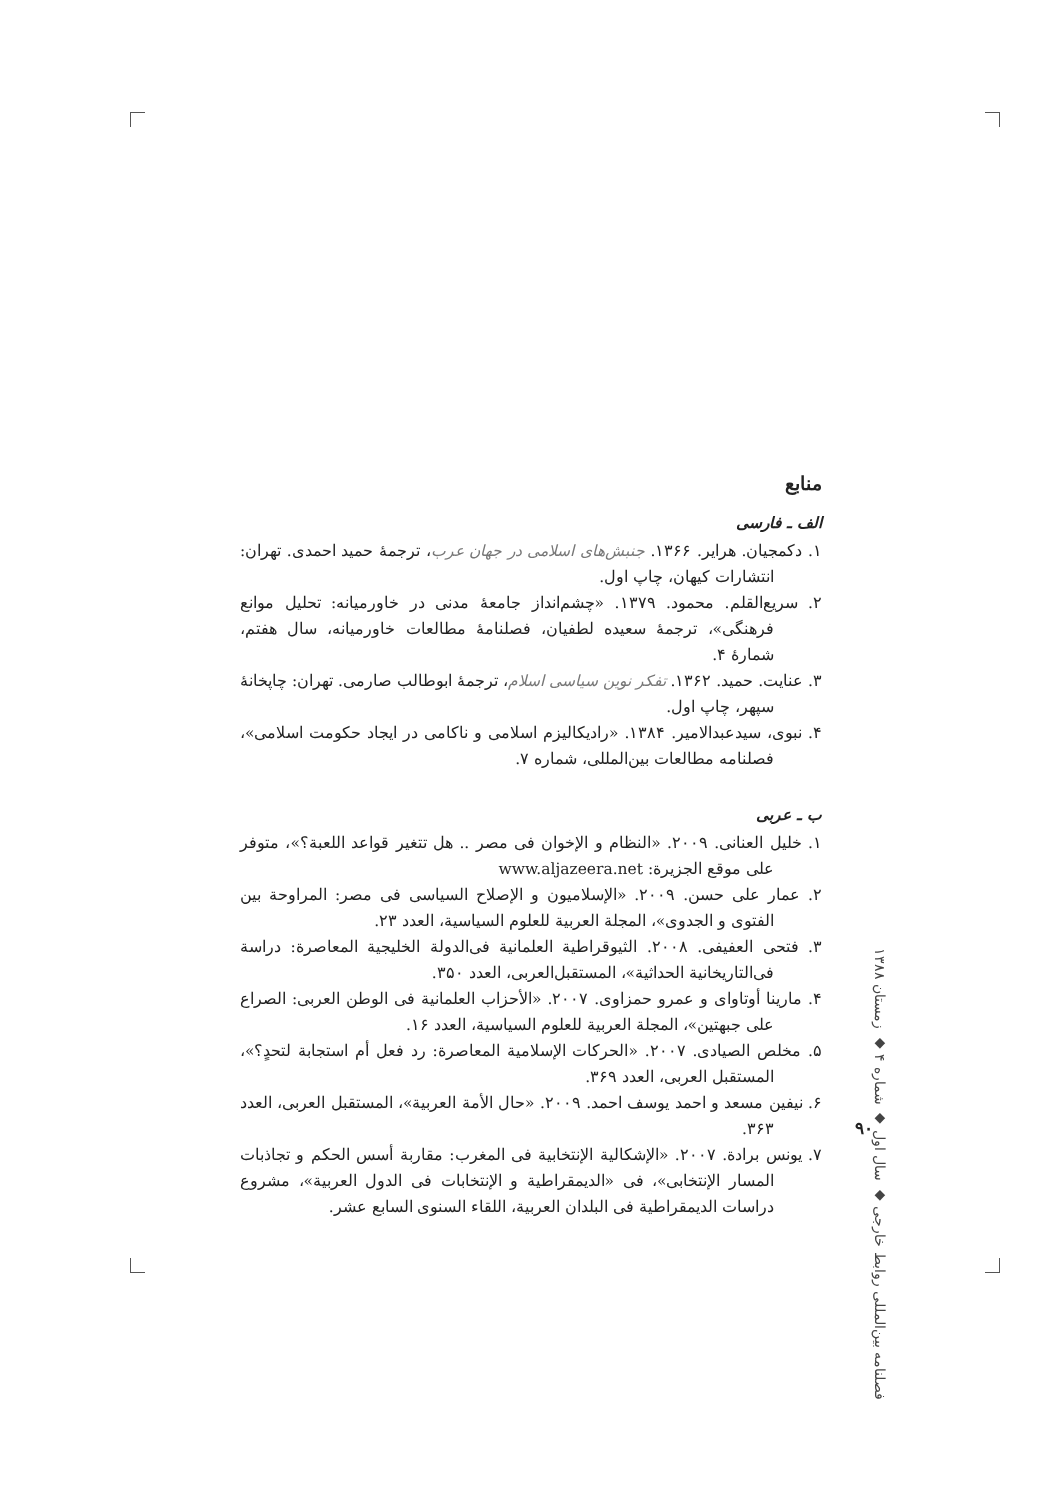منابع
الف ـ فارسی
۱. دکمجیان. هرایر. ۱۳۶۶. جنبش‌های اسلامی در جهان عرب، ترجمهٔ حمید احمدی. تهران: انتشارات کیهان، چاپ اول.
۲. سریع‌القلم. محمود. ۱۳۷۹. «چشم‌انداز جامعهٔ مدنی در خاورمیانه: تحلیل موانع فرهنگی»، ترجمهٔ سعیده لطفیان، فصلنامهٔ مطالعات خاورمیانه، سال هفتم، شمارهٔ ۴.
۳. عنایت. حمید. ۱۳۶۲. تفکر نوین سیاسی اسلام، ترجمهٔ ابوطالب صارمی. تهران: چاپخانهٔ سپهر، چاپ اول.
۴. نبوی، سیدعبدالامیر. ۱۳۸۴. «رادیکالیزم اسلامی و ناکامی در ایجاد حکومت اسلامی»، فصلنامه مطالعات بین‌المللی، شماره ۷.
ب ـ عربی
۱. خلیل العنانی. ۲۰۰۹. «النظام و الإخوان فی مصر .. هل تتغیر قواعد اللعبة؟»، متوفر علی موقع الجزیرة: www.aljazeera.net
۲. عمار علی حسن. ۲۰۰۹. «الإسلامیون و الإصلاح السیاسی فی مصر: المراوحة بین الفتوی و الجدوی»، المجلة العربیة للعلوم السیاسیة، العدد ۲۳.
۳. فتحی العفیفی. ۲۰۰۸. الثیوقراطیة العلمانیة فی‌الدولة الخلیجیة المعاصرة: دراسة فی‌التاریخانیة الحداثیة»، المستقبل‌العربی، العدد ۳۵۰.
۴. مارینا أوتاوای و عمرو حمزاوی. ۲۰۰۷. «الأحزاب العلمانیة فی الوطن العربی: الصراع علی جبهتین»، المجلة العربیة للعلوم السیاسیة، العدد ۱۶.
۵. مخلص الصیادی. ۲۰۰۷. «الحرکات الإسلامیة المعاصرة: رد فعل أم استجابة لتحدٍ؟»، المستقبل العربی، العدد ۳۶۹.
۶. نیفین مسعد و احمد یوسف احمد. ۲۰۰۹. «حال الأمة العربیة»، المستقبل العربی، العدد ۳۶۳.
۷. یونس برادة. ۲۰۰۷. «الإشکالیة الإنتخابیة فی المغرب: مقاربة أسس الحکم و تجاذبات المسار الإنتخابی»، فی «الدیمقراطیة و الإنتخابات فی الدول العربیة»، مشروع دراسات الدیمقراطیة فی البلدان العربیة، اللقاء السنوی السابع عشر.
فصلنامه بین‌المللی روابط خارجی ◆ سال اول ◆ شماره ۴ ◆ زمستان ۱۳۸۸
۹۰